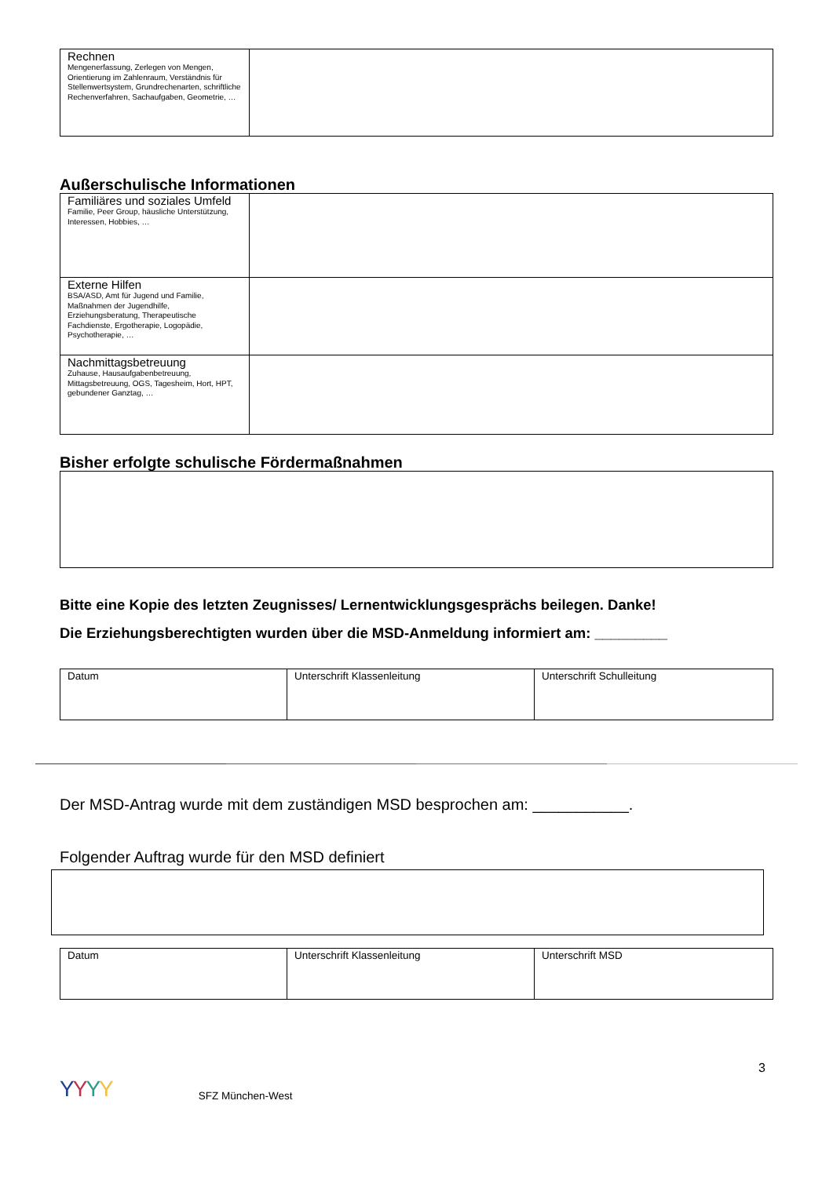| Rechnen Mengenerfassung, Zerlegen von Mengen, Orientierung im Zahlenraum, Verständnis für Stellenwertsystem, Grundrechenarten, schriftliche Rechenverfahren, Sachaufgaben, Geometrie, … | |
Außerschulische Informationen
| Familiäres und soziales Umfeld Familie, Peer Group, häusliche Unterstützung, Interessen, Hobbies, … | |
| Externe Hilfen BSA/ASD, Amt für Jugend und Familie, Maßnahmen der Jugendhilfe, Erziehungsberatung, Therapeutische Fachdienste, Ergotherapie, Logopädie, Psychotherapie, … | |
| Nachmittagsbetreuung Zuhause, Hausaufgabenbetreuung, Mittagsbetreuung, OGS, Tagesheim, Hort, HPT, gebundener Ganztag, … | |
Bisher erfolgte schulische Fördermaßnahmen
Bitte eine Kopie des letzten Zeugnisses/ Lernentwicklungsgesprächs beilegen. Danke!
Die Erziehungsberechtigten wurden über die MSD-Anmeldung informiert am: _________
| Datum | Unterschrift Klassenleitung | Unterschrift Schulleitung |
Der MSD-Antrag wurde mit dem zuständigen MSD besprochen am: ___________.
Folgender Auftrag wurde für den MSD definiert
| Datum | Unterschrift Klassenleitung | Unterschrift MSD |
YYYY SFZ München-West 3